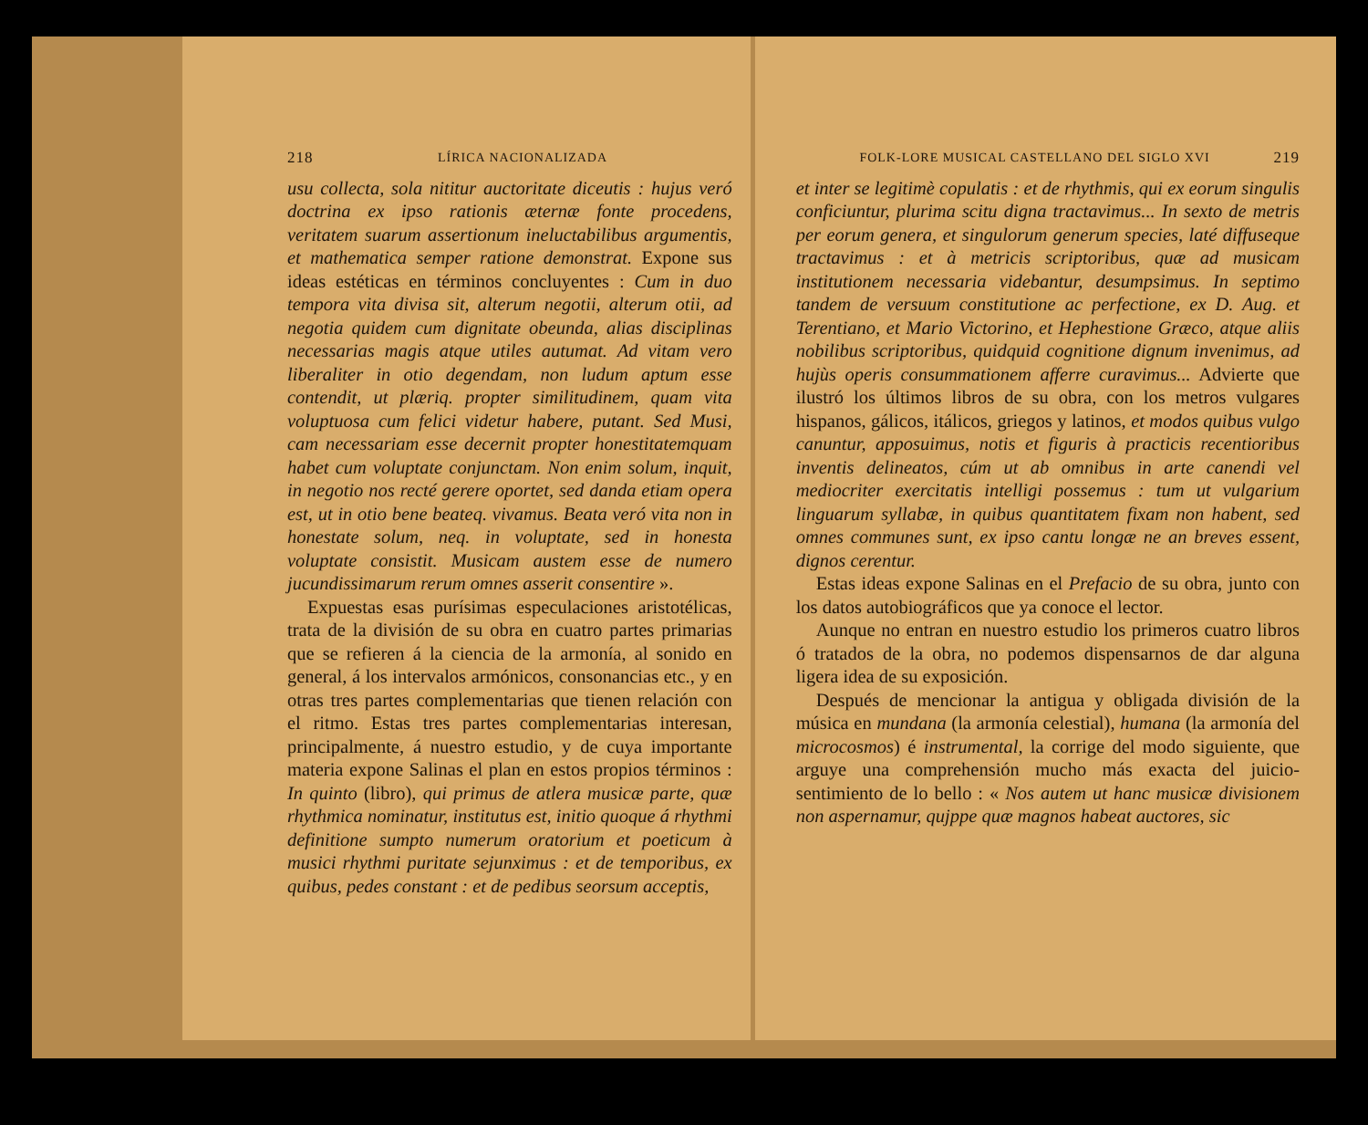218 LÍRICA NACIONALIZADA
usu collecta, sola nititur auctoritate diceutis : hujus veró doctrina ex ipso rationis æternæ fonte procedens, veritatem suarum assertionum ineluctabilibus argumentis, et mathematica semper ratione demonstrat. Expone sus ideas estéticas en términos concluyentes : Cum in duo tempora vita divisa sit, alterum negotii, alterum otii, ad negotia quidem cum dignitate obeunda, alias disciplinas necessarias magis atque utiles autumat. Ad vitam vero liberaliter in otio degendam, non ludum aptum esse contendit, ut plæriq. propter similitudinem, quam vita voluptuosa cum felici videtur habere, putant. Sed Musi, cam necessariam esse decernit propter honestitatemquam habet cum voluptate conjunctam. Non enim solum, inquit, in negotio nos recté gerere oportet, sed danda etiam opera est, ut in otio bene beateq. vivamus. Beata veró vita non in honestate solum, neq. in voluptate, sed in honesta voluptate consistit. Musicam austem esse de numero jucundissimarum rerum omnes asserit consentire ».
Expuestas esas purísimas especulaciones aristotélicas, trata de la división de su obra en cuatro partes primarias que se refieren á la ciencia de la armonía, al sonido en general, á los intervalos armónicos, consonancias etc., y en otras tres partes complementarias que tienen relación con el ritmo. Estas tres partes complementarias interesan, principalmente, á nuestro estudio, y de cuya importante materia expone Salinas el plan en estos propios términos : In quinto (libro), qui primus de atlera musicæ parte, quæ rhythmica nominatur, institutus est, initio quoque á rhythmi definitione sumpto numerum oratorium et poeticum à musici rhythmi puritate sejunximus : et de temporibus, ex quibus, pedes constant : et de pedibus seorsum acceptis,
FOLK-LORE MUSICAL CASTELLANO DEL SIGLO XVI 219
et inter se legitimè copulatis : et de rhythmis, qui ex eorum singulis conficiuntur, plurima scitu digna tractavimus... In sexto de metris per eorum genera, et singulorum generum species, laté diffuseque tractavimus : et à metricis scriptoribus, quæ ad musicam institutionem necessaria videbantur, desumpsimus. In septimo tandem de versuum constitutione ac perfectione, ex D. Aug. et Terentiano, et Mario Victorino, et Hephestione Græco, atque aliis nobilibus scriptoribus, quidquid cognitione dignum invenimus, ad hujùs operis consummationem afferre curavimus... Advierte que ilustró los últimos libros de su obra, con los metros vulgares hispanos, gálicos, itálicos, griegos y latinos, et modos quibus vulgo canuntur, apposuimus, notis et figuris à practicis recentioribus inventis delineatos, cúm ut ab omnibus in arte canendi vel mediocriter exercitatis intelligi possemus : tum ut vulgarium linguarum syllabæ, in quibus quantitatem fixam non habent, sed omnes communes sunt, ex ipso cantu longæ ne an breves essent, dignos cerentur.
Estas ideas expone Salinas en el Prefacio de su obra, junto con los datos autobiográficos que ya conoce el lector.
Aunque no entran en nuestro estudio los primeros cuatro libros ó tratados de la obra, no podemos dispensarnos de dar alguna ligera idea de su exposición.
Después de mencionar la antigua y obligada división de la música en mundana (la armonía celestial), humana (la armonía del microcosmos) é instrumental, la corrige del modo siguiente, que arguye una comprehensión mucho más exacta del juicio-sentimiento de lo bello : « Nos autem ut hanc musicæ divisionem non aspernamur, qujppe quæ magnos habeat auctores, sic